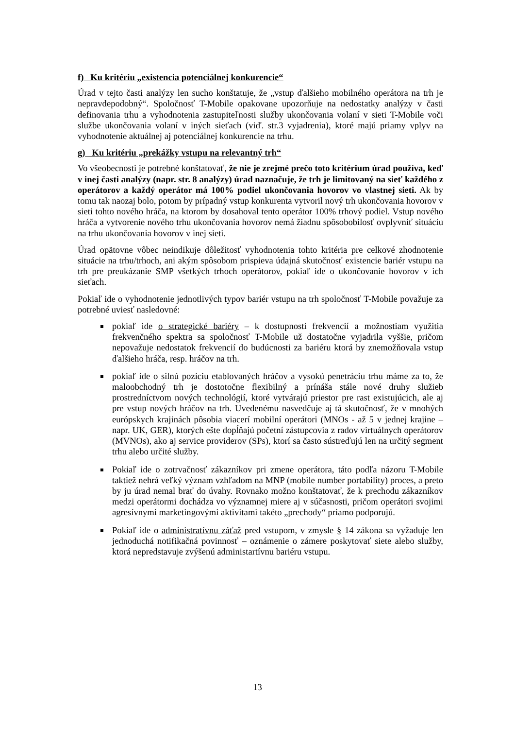f) Ku kritériu „existencia potenciálnej konkurencie“
Úrad v tejto časti analýzy len sucho konštatuje, že „vstup ďalšieho mobilného operátora na trh je nepravdepodobný“. Spoločnosť T-Mobile opakovane upozorňuje na nedostatky analýzy v časti definovania trhu a vyhodnotenia zastupiteľnosti služby ukončovania volaní v sieti T-Mobile voči službe ukončovania volaní v iných sieťach (viď. str.3 vyjadrenia), ktoré majú priamy vplyv na vyhodnotenie aktuálnej aj potenciálnej konkurencie na trhu.
g) Ku kritériu „prekážky vstupu na relevantný trh“
Vo všeobecnosti je potrebné konštatovať, že nie je zrejmé prečo toto kritérium úrad používa, keď v inej časti analýzy (napr. str. 8 analýzy) úrad naznačuje, že trh je limitovaný na sieť každého z operátorov a každý operátor má 100% podiel ukončovania hovorov vo vlastnej sieti. Ak by tomu tak naozaj bolo, potom by prípadný vstup konkurenta vytvoril nový trh ukončovania hovorov v sieti tohto nového hráča, na ktorom by dosahoval tento operátor 100% trhový podiel. Vstup nového hráča a vytvorenie nového trhu ukončovania hovorov nemá žiadnu spôsobobilosť ovplyvniť situáciu na trhu ukončovania hovorov v inej sieti.
Úrad opätovne vôbec neindikuje dôležitosť vyhodnotenia tohto kritéria pre celkové zhodnotenie situácie na trhu/trhoch, ani akým spôsobom prispieva údajná skutočnosť existencie bariér vstupu na trh pre preukázanie SMP všetkých trhoch operátorov, pokiaľ ide o ukončovanie hovorov v ich sieťach.
Pokiaľ ide o vyhodnotenie jednotlivých typov bariér vstupu na trh spoločnosť T-Mobile považuje za potrebné uviesť nasledovné:
pokiaľ ide o strategické bariéry – k dostupnosti frekvencií a možnostiam využitia frekvenčného spektra sa spoločnosť T-Mobile už dostatočne vyjadrila vyššie, pričom nepovažuje nedostatok frekvencií do budúcnosti za bariéru ktorá by znemožňovala vstup ďalšieho hráča, resp. hráčov na trh.
pokiaľ ide o silnú pozíciu etablovaných hráčov a vysokú penetráciu trhu máme za to, že maloobchodný trh je dostotočne flexibilný a prínáša stále nové druhy služieb prostredníctvom nových technológií, ktoré vytvárajú priestor pre rast existujúcich, ale aj pre vstup nových hráčov na trh. Uvedenému nasvedčuje aj tá skutočnosť, že v mnohých európskych krajinách pôsobia viacerí mobilní operátori (MNOs - až 5 v jednej krajine – napr. UK, GER), ktorých ešte dopĺňajú početní zástupcovia z radov virtuálnych operátorov (MVNOs), ako aj service providerov (SPs), ktorí sa často sústreďujú len na určitý segment trhu alebo určité služby.
Pokiaľ ide o zotrvačnosť zákazníkov pri zmene operátora, táto podľa názoru T-Mobile taktiež nehrá veľký význam vzhľadom na MNP (mobile number portability) proces, a preto by ju úrad nemal brať do úvahy. Rovnako možno konštatovať, že k prechodu zákazníkov medzi operátormi dochádza vo významnej miere aj v súčasnosti, pričom operátori svojimi agresívnymi marketingovými aktivitami takéto „prechody“ priamo podporujú.
Pokiaľ ide o administratívnu záťaž pred vstupom, v zmysle § 14 zákona sa vyžaduje len jednoduchá notifikačná povinnosť – oznámenie o zámere poskytovať siete alebo služby, ktorá nepredstavuje zvýšenú administartívnu bariéru vstupu.
13